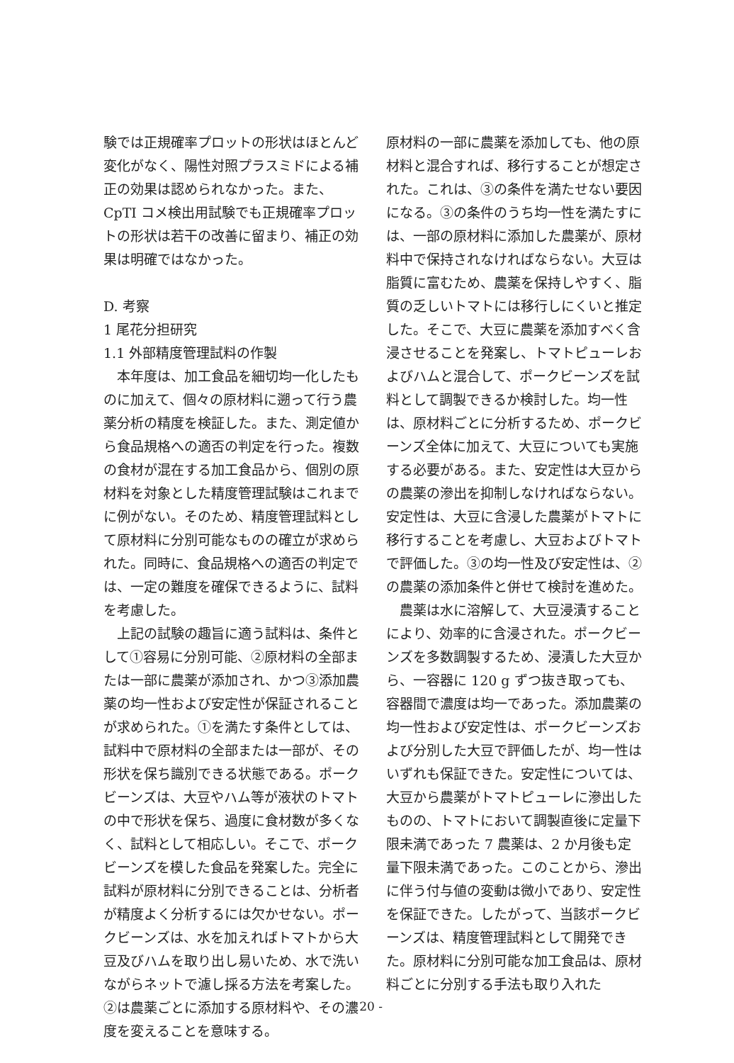験では正規確率プロットの形状はほとんど変化がなく、陽性対照プラスミドによる補正の効果は認められなかった。また、CpTI コメ検出用試験でも正規確率プロットの形状は若干の改善に留まり、補正の効果は明確ではなかった。
D. 考察
1 尾花分担研究
1.1 外部精度管理試料の作製
本年度は、加工食品を細切均一化したものに加えて、個々の原材料に遡って行う農薬分析の精度を検証した。また、測定値から食品規格への適否の判定を行った。複数の食材が混在する加工食品から、個別の原材料を対象とした精度管理試験はこれまでに例がない。そのため、精度管理試料として原材料に分別可能なものの確立が求められた。同時に、食品規格への適否の判定では、一定の難度を確保できるように、試料を考慮した。
上記の試験の趣旨に適う試料は、条件として①容易に分別可能、②原材料の全部または一部に農薬が添加され、かつ③添加農薬の均一性および安定性が保証されることが求められた。①を満たす条件としては、試料中で原材料の全部または一部が、その形状を保ち識別できる状態である。ポークビーンズは、大豆やハム等が液状のトマトの中で形状を保ち、過度に食材数が多くなく、試料として相応しい。そこで、ポークビーンズを模した食品を発案した。完全に試料が原材料に分別できることは、分析者が精度よく分析するには欠かせない。ポークビーンズは、水を加えればトマトから大豆及びハムを取り出し易いため、水で洗いながらネットで濾し採る方法を考案した。②は農薬ごとに添加する原材料や、その濃度を変えることを意味する。
原材料の一部に農薬を添加しても、他の原材料と混合すれば、移行することが想定された。これは、③の条件を満たせない要因になる。③の条件のうち均一性を満たすには、一部の原材料に添加した農薬が、原材料中で保持されなければならない。大豆は脂質に富むため、農薬を保持しやすく、脂質の乏しいトマトには移行しにくいと推定した。そこで、大豆に農薬を添加すべく含浸させることを発案し、トマトピューレおよびハムと混合して、ポークビーンズを試料として調製できるか検討した。均一性は、原材料ごとに分析するため、ポークビーンズ全体に加えて、大豆についても実施する必要がある。また、安定性は大豆からの農薬の滲出を抑制しなければならない。安定性は、大豆に含浸した農薬がトマトに移行することを考慮し、大豆およびトマトで評価した。③の均一性及び安定性は、②の農薬の添加条件と併せて検討を進めた。
農薬は水に溶解して、大豆浸漬することにより、効率的に含浸された。ポークビーンズを多数調製するため、浸漬した大豆から、一容器に 120 g ずつ抜き取っても、容器間で濃度は均一であった。添加農薬の均一性および安定性は、ポークビーンズおよび分別した大豆で評価したが、均一性はいずれも保証できた。安定性については、大豆から農薬がトマトピューレに滲出したものの、トマトにおいて調製直後に定量下限未満であった 7 農薬は、2 か月後も定量下限未満であった。このことから、滲出に伴う付与値の変動は微小であり、安定性を保証できた。したがって、当該ポークビーンズは、精度管理試料として開発できた。原材料に分別可能な加工食品は、原材料ごとに分別する手法も取り入れた
- 20 -